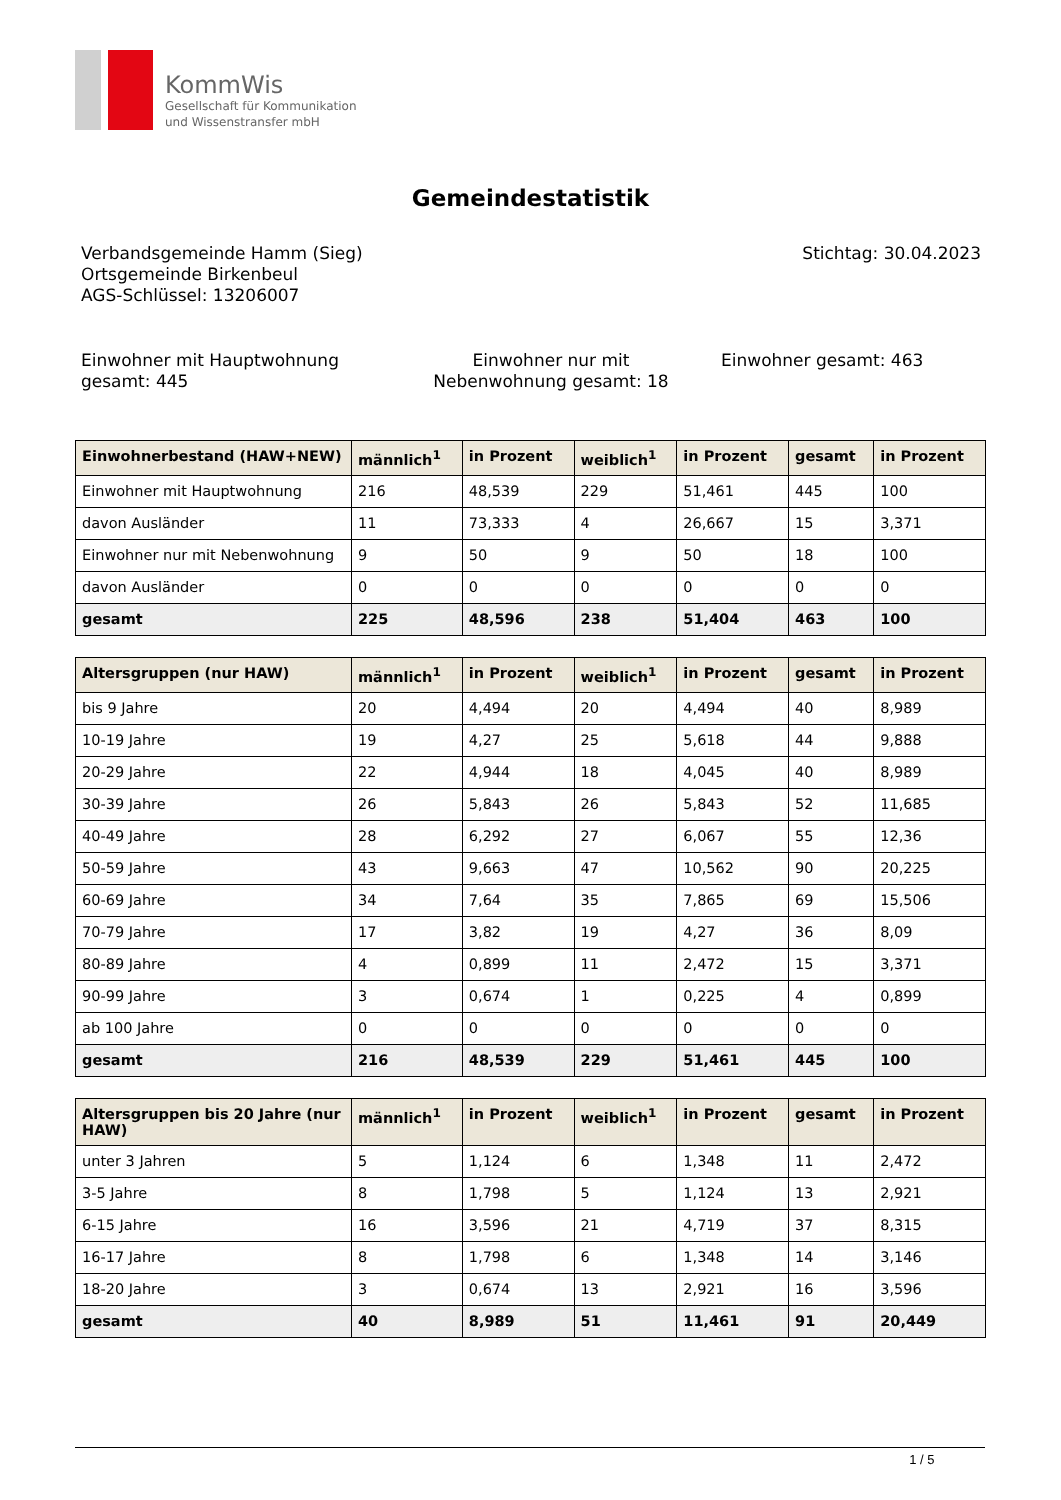KommWis
Gesellschaft für Kommunikation
und Wissenstransfer mbH
Gemeindestatistik
Verbandsgemeinde Hamm (Sieg)
Ortsgemeinde Birkenbeul
AGS-Schlüssel: 13206007
Stichtag: 30.04.2023
Einwohner mit Hauptwohnung gesamt: 445
Einwohner nur mit Nebenwohnung gesamt: 18
Einwohner gesamt: 463
| Einwohnerbestand (HAW+NEW) | männlich<sup>1</sup> | in Prozent | weiblich<sup>1</sup> | in Prozent | gesamt | in Prozent |
| --- | --- | --- | --- | --- | --- | --- |
| Einwohner mit Hauptwohnung | 216 | 48,539 | 229 | 51,461 | 445 | 100 |
| davon Ausländer | 11 | 73,333 | 4 | 26,667 | 15 | 3,371 |
| Einwohner nur mit Nebenwohnung | 9 | 50 | 9 | 50 | 18 | 100 |
| davon Ausländer | 0 | 0 | 0 | 0 | 0 | 0 |
| gesamt | 225 | 48,596 | 238 | 51,404 | 463 | 100 |
| Altersgruppen (nur HAW) | männlich<sup>1</sup> | in Prozent | weiblich<sup>1</sup> | in Prozent | gesamt | in Prozent |
| --- | --- | --- | --- | --- | --- | --- |
| bis 9 Jahre | 20 | 4,494 | 20 | 4,494 | 40 | 8,989 |
| 10-19 Jahre | 19 | 4,27 | 25 | 5,618 | 44 | 9,888 |
| 20-29 Jahre | 22 | 4,944 | 18 | 4,045 | 40 | 8,989 |
| 30-39 Jahre | 26 | 5,843 | 26 | 5,843 | 52 | 11,685 |
| 40-49 Jahre | 28 | 6,292 | 27 | 6,067 | 55 | 12,36 |
| 50-59 Jahre | 43 | 9,663 | 47 | 10,562 | 90 | 20,225 |
| 60-69 Jahre | 34 | 7,64 | 35 | 7,865 | 69 | 15,506 |
| 70-79 Jahre | 17 | 3,82 | 19 | 4,27 | 36 | 8,09 |
| 80-89 Jahre | 4 | 0,899 | 11 | 2,472 | 15 | 3,371 |
| 90-99 Jahre | 3 | 0,674 | 1 | 0,225 | 4 | 0,899 |
| ab 100 Jahre | 0 | 0 | 0 | 0 | 0 | 0 |
| gesamt | 216 | 48,539 | 229 | 51,461 | 445 | 100 |
| Altersgruppen bis 20 Jahre (nur HAW) | männlich<sup>1</sup> | in Prozent | weiblich<sup>1</sup> | in Prozent | gesamt | in Prozent |
| --- | --- | --- | --- | --- | --- | --- |
| unter 3 Jahren | 5 | 1,124 | 6 | 1,348 | 11 | 2,472 |
| 3-5 Jahre | 8 | 1,798 | 5 | 1,124 | 13 | 2,921 |
| 6-15 Jahre | 16 | 3,596 | 21 | 4,719 | 37 | 8,315 |
| 16-17 Jahre | 8 | 1,798 | 6 | 1,348 | 14 | 3,146 |
| 18-20 Jahre | 3 | 0,674 | 13 | 2,921 | 16 | 3,596 |
| gesamt | 40 | 8,989 | 51 | 11,461 | 91 | 20,449 |
1 / 5